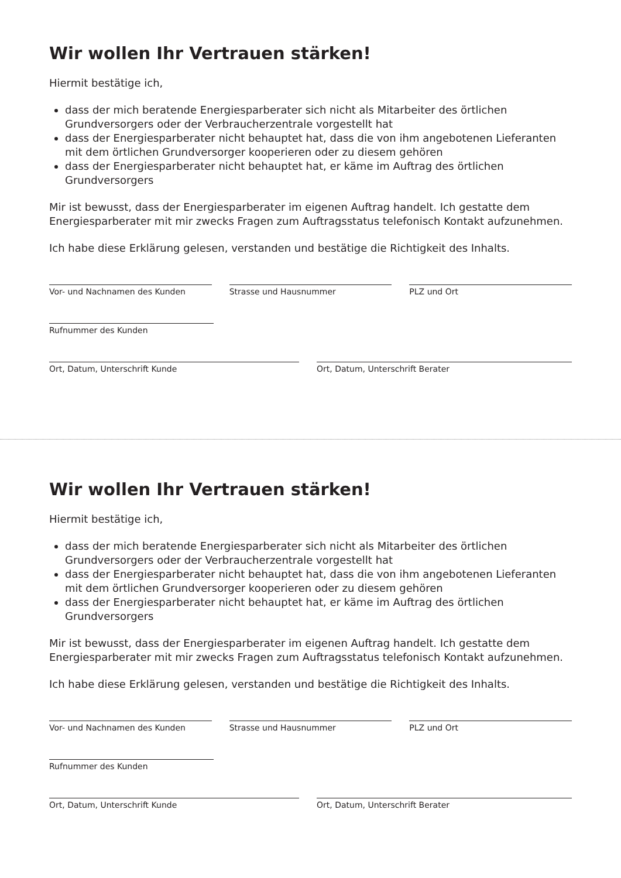Wir wollen Ihr Vertrauen stärken!
Hiermit bestätige ich,
dass der mich beratende Energiesparberater sich nicht als Mitarbeiter des örtlichen Grundversorgers oder der Verbraucherzentrale vorgestellt hat
dass der Energiesparberater nicht behauptet hat, dass die von ihm angebotenen Lieferanten mit dem örtlichen Grundversorger kooperieren oder zu diesem gehören
dass der Energiesparberater nicht behauptet hat, er käme im Auftrag des örtlichen Grundversorgers
Mir ist bewusst, dass der Energiesparberater im eigenen Auftrag handelt. Ich gestatte dem Energiesparberater mit mir zwecks Fragen zum Auftragsstatus telefonisch Kontakt aufzunehmen.
Ich habe diese Erklärung gelesen, verstanden und bestätige die Richtigkeit des Inhalts.
Vor- und Nachnamen des Kunden Strasse und Hausnummer PLZ und Ort
Rufnummer des Kunden
Ort, Datum, Unterschrift Kunde Ort, Datum, Unterschrift Berater
Wir wollen Ihr Vertrauen stärken!
Hiermit bestätige ich,
dass der mich beratende Energiesparberater sich nicht als Mitarbeiter des örtlichen Grundversorgers oder der Verbraucherzentrale vorgestellt hat
dass der Energiesparberater nicht behauptet hat, dass die von ihm angebotenen Lieferanten mit dem örtlichen Grundversorger kooperieren oder zu diesem gehören
dass der Energiesparberater nicht behauptet hat, er käme im Auftrag des örtlichen Grundversorgers
Mir ist bewusst, dass der Energiesparberater im eigenen Auftrag handelt. Ich gestatte dem Energiesparberater mit mir zwecks Fragen zum Auftragsstatus telefonisch Kontakt aufzunehmen.
Ich habe diese Erklärung gelesen, verstanden und bestätige die Richtigkeit des Inhalts.
Vor- und Nachnamen des Kunden Strasse und Hausnummer PLZ und Ort
Rufnummer des Kunden
Ort, Datum, Unterschrift Kunde Ort, Datum, Unterschrift Berater